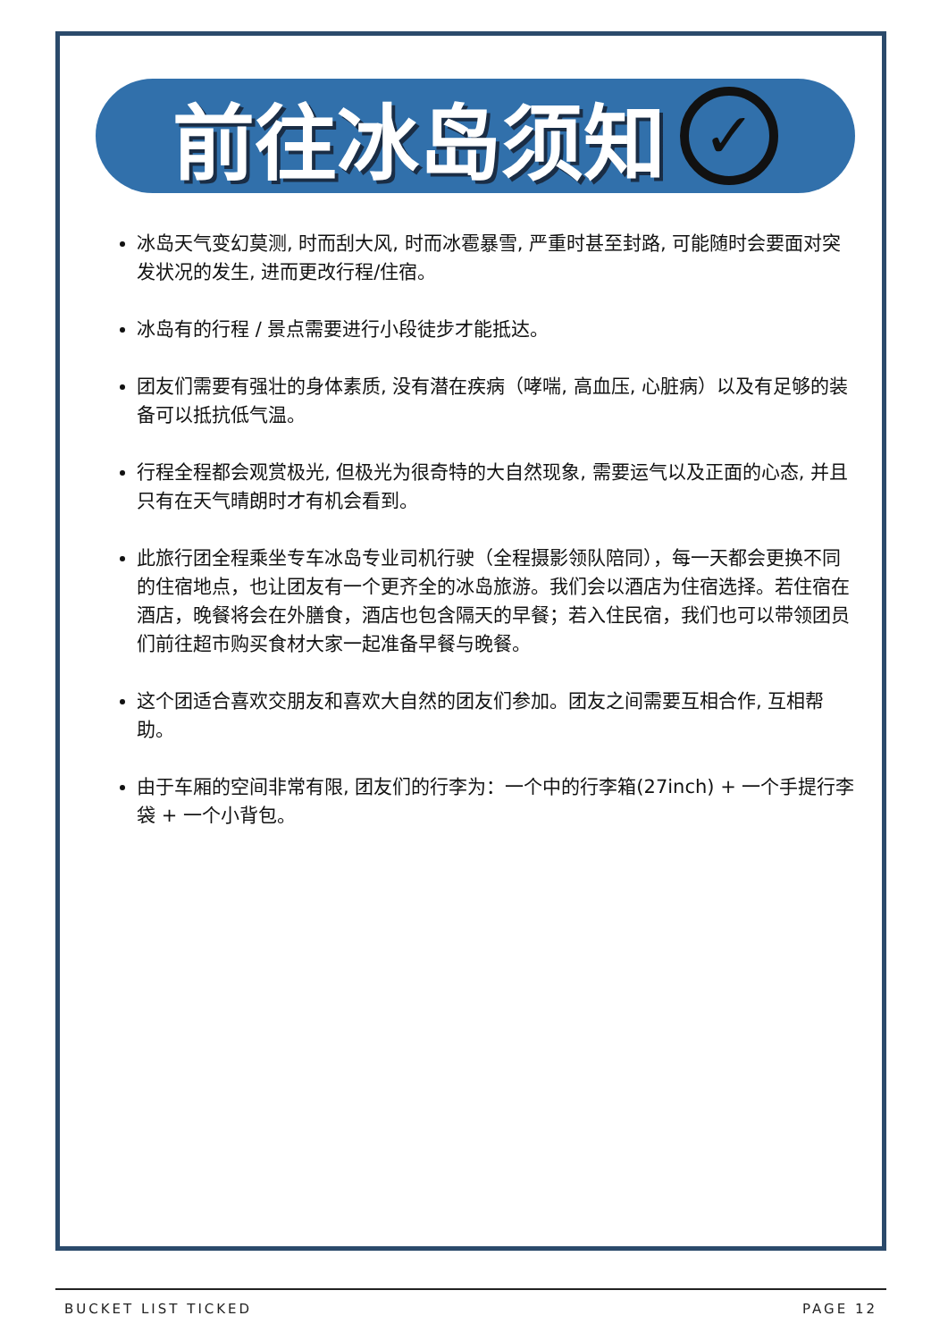前往冰岛须知 ✓
冰岛天气变幻莫测, 时而刮大风, 时而冰雹暴雪, 严重时甚至封路, 可能随时会要面对突发状况的发生, 进而更改行程/住宿。
冰岛有的行程 / 景点需要进行小段徒步才能抵达。
团友们需要有强壮的身体素质, 没有潜在疾病（哮喘, 高血压, 心脏病）以及有足够的装备可以抵抗低气温。
行程全程都会观赏极光, 但极光为很奇特的大自然现象, 需要运气以及正面的心态, 并且只有在天气晴朗时才有机会看到。
此旅行团全程乘坐专车冰岛专业司机行驶（全程摄影领队陪同），每一天都会更换不同的住宿地点，也让团友有一个更齐全的冰岛旅游。我们会以酒店为住宿选择。若住宿在酒店，晚餐将会在外膳食，酒店也包含隔天的早餐；若入住民宿，我们也可以带领团员们前往超市购买食材大家一起准备早餐与晚餐。
这个团适合喜欢交朋友和喜欢大自然的团友们参加。团友之间需要互相合作, 互相帮助。
由于车厢的空间非常有限, 团友们的行李为：一个中的行李箱(27inch) + 一个手提行李袋 + 一个小背包。
BUCKET LIST TICKED PAGE 12